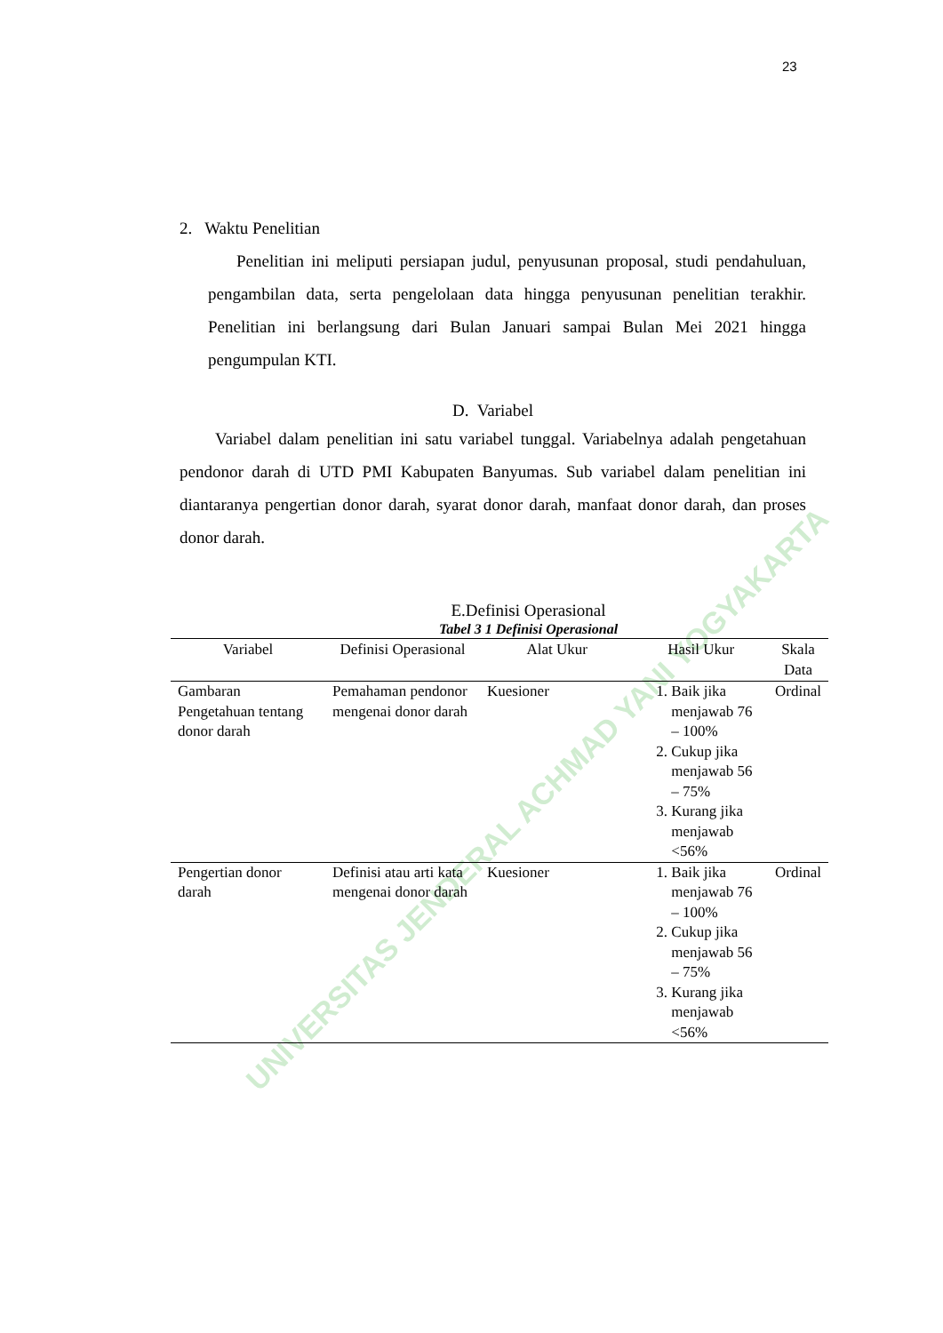23
UNIVERSITAS JENDERAL ACHMAD YANI YOGYAKARTA
2. Waktu Penelitian
Penelitian ini meliputi persiapan judul, penyusunan proposal, studi pendahuluan, pengambilan data, serta pengelolaan data hingga penyusunan penelitian terakhir. Penelitian ini berlangsung dari Bulan Januari sampai Bulan Mei 2021 hingga pengumpulan KTI.
D. Variabel
Variabel dalam penelitian ini satu variabel tunggal. Variabelnya adalah pengetahuan pendonor darah di UTD PMI Kabupaten Banyumas. Sub variabel dalam penelitian ini diantaranya pengertian donor darah, syarat donor darah, manfaat donor darah, dan proses donor darah.
E.Definisi Operasional
Tabel 3 1 Definisi Operasional
| Variabel | Definisi Operasional | Alat Ukur | Hasil Ukur | Skala Data |
| --- | --- | --- | --- | --- |
| Gambaran Pengetahuan tentang donor darah | Pemahaman pendonor mengenai donor darah | Kuesioner | 1. Baik jika menjawab 76 – 100% 2. Cukup jika menjawab 56 – 75% 3. Kurang jika menjawab <56% | Ordinal |
| Pengertian donor darah | Definisi atau arti kata mengenai donor darah | Kuesioner | 1. Baik jika menjawab 76 – 100% 2. Cukup jika menjawab 56 – 75% 3. Kurang jika menjawab <56% | Ordinal |